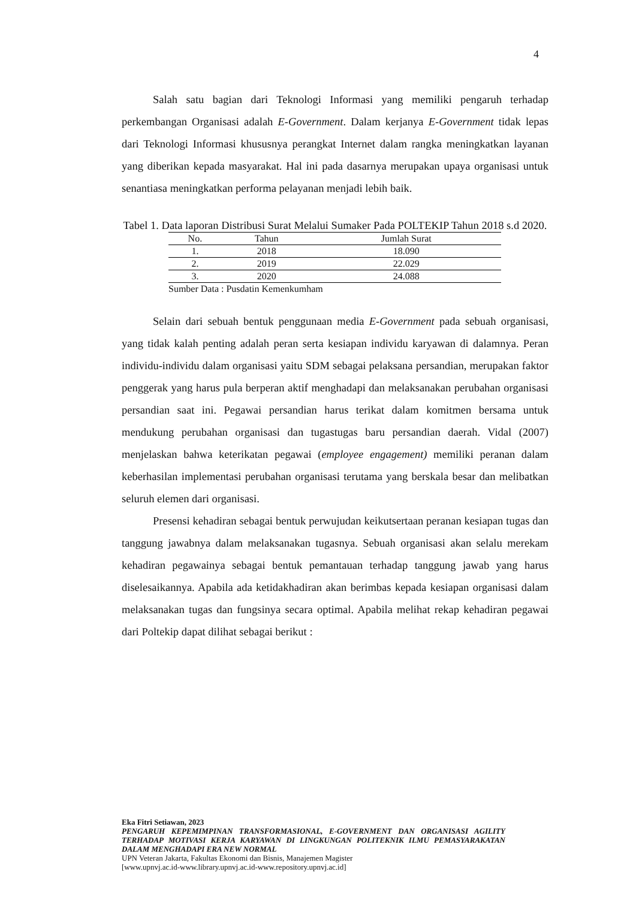4
Salah satu bagian dari Teknologi Informasi yang memiliki pengaruh terhadap perkembangan Organisasi adalah E-Government. Dalam kerjanya E-Government tidak lepas dari Teknologi Informasi khususnya perangkat Internet dalam rangka meningkatkan layanan yang diberikan kepada masyarakat. Hal ini pada dasarnya merupakan upaya organisasi untuk senantiasa meningkatkan performa pelayanan menjadi lebih baik.
Tabel 1. Data laporan Distribusi Surat Melalui Sumaker Pada POLTEKIP Tahun 2018 s.d 2020.
| No. | Tahun | Jumlah Surat |
| --- | --- | --- |
| 1. | 2018 | 18.090 |
| 2. | 2019 | 22.029 |
| 3. | 2020 | 24.088 |
Sumber Data : Pusdatin Kemenkumham
Selain dari sebuah bentuk penggunaan media E-Government pada sebuah organisasi, yang tidak kalah penting adalah peran serta kesiapan individu karyawan di dalamnya. Peran individu-individu dalam organisasi yaitu SDM sebagai pelaksana persandian, merupakan faktor penggerak yang harus pula berperan aktif menghadapi dan melaksanakan perubahan organisasi persandian saat ini. Pegawai persandian harus terikat dalam komitmen bersama untuk mendukung perubahan organisasi dan tugastugas baru persandian daerah. Vidal (2007) menjelaskan bahwa keterikatan pegawai (employee engagement) memiliki peranan dalam keberhasilan implementasi perubahan organisasi terutama yang berskala besar dan melibatkan seluruh elemen dari organisasi.
Presensi kehadiran sebagai bentuk perwujudan keikutsertaan peranan kesiapan tugas dan tanggung jawabnya dalam melaksanakan tugasnya. Sebuah organisasi akan selalu merekam kehadiran pegawainya sebagai bentuk pemantauan terhadap tanggung jawab yang harus diselesaikannya. Apabila ada ketidakhadiran akan berimbas kepada kesiapan organisasi dalam melaksanakan tugas dan fungsinya secara optimal. Apabila melihat rekap kehadiran pegawai dari Poltekip dapat dilihat sebagai berikut :
Eka Fitri Setiawan, 2023
PENGARUH KEPEMIMPINAN TRANSFORMASIONAL, E-GOVERNMENT DAN ORGANISASI AGILITY TERHADAP MOTIVASI KERJA KARYAWAN DI LINGKUNGAN POLITEKNIK ILMU PEMASYARAKATAN DALAM MENGHADAPI ERA NEW NORMAL
UPN Veteran Jakarta, Fakultas Ekonomi dan Bisnis, Manajemen Magister
[www.upnvj.ac.id-www.library.upnvj.ac.id-www.repository.upnvj.ac.id]